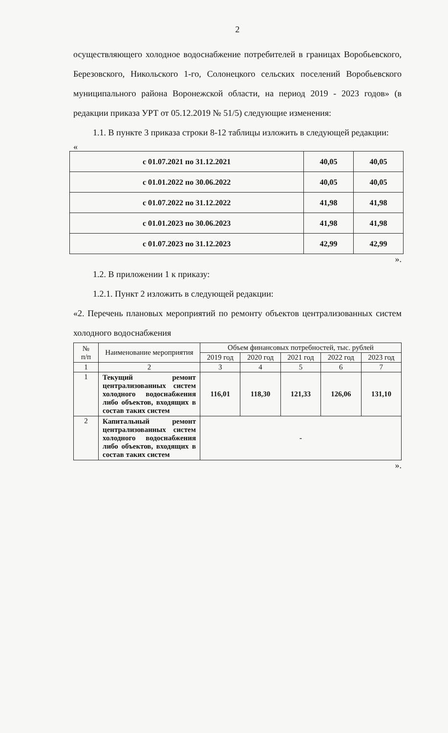2
осуществляющего холодное водоснабжение потребителей в границах Воробьевского, Березовского, Никольского 1-го, Солонецкого сельских поселений Воробьевского муниципального района Воронежской области, на период 2019 - 2023 годов» (в редакции приказа УРТ от 05.12.2019 № 51/5) следующие изменения:
1.1. В пункте 3 приказа строки 8-12 таблицы изложить в следующей редакции:
«
| с 01.07.2021 по 31.12.2021 | 40,05 | 40,05 |
| с 01.01.2022 по 30.06.2022 | 40,05 | 40,05 |
| с 01.07.2022 по 31.12.2022 | 41,98 | 41,98 |
| с 01.01.2023 по 30.06.2023 | 41,98 | 41,98 |
| с 01.07.2023 по 31.12.2023 | 42,99 | 42,99 |
».
1.2. В приложении 1 к приказу:
1.2.1. Пункт 2 изложить в следующей редакции:
«2. Перечень плановых мероприятий по ремонту объектов централизованных систем холодного водоснабжения
| № п/п | Наименование мероприятия | Объем финансовых потребностей, тыс. рублей | | | | |
| --- | --- | --- | --- | --- | --- | --- |
| | | 2019 год | 2020 год | 2021 год | 2022 год | 2023 год |
| 1 | 2 | 3 | 4 | 5 | 6 | 7 |
| 1 | Текущий ремонт централизованных систем холодного водоснабжения либо объектов, входящих в состав таких систем | 116,01 | 118,30 | 121,33 | 126,06 | 131,10 |
| 2 | Капитальный ремонт централизованных систем холодного водоснабжения либо объектов, входящих в состав таких систем | - | | | | |
».